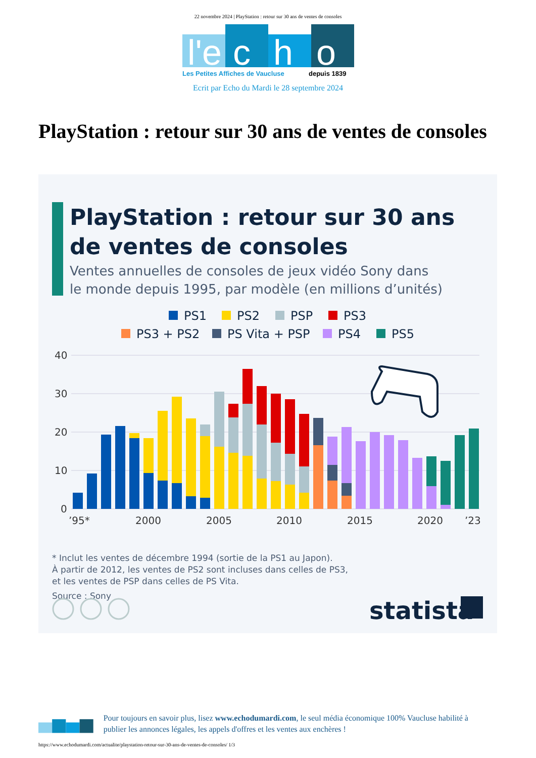22 novembre 2024 | PlayStation : retour sur 30 ans de ventes de consoles
l'e
c
h
o
Les Petites Affiches de Vaucluse
depuis 1839
Ecrit par Echo du Mardi le 28 septembre 2024
PlayStation : retour sur 30 ans de ventes de consoles
PlayStation : retour sur 30 ans
de ventes de consoles
Ventes annuelles de consoles de jeux vidéo Sony dans
le monde depuis 1995, par modèle (en millions d’unités)
PS1
PS2
PSP
PS3
PS3 + PS2
PS Vita + PSP
PS4
PS5
40
30
20
10
0
’95*
2000
2005
2010
2015
2020
’23
* Inclut les ventes de décembre 1994 (sortie de la PS1 au Japon).
À partir de 2012, les ventes de PS2 sont incluses dans celles de PS3,
et les ventes de PSP dans celles de PS Vita.
Source : Sony
statista
Pour toujours en savoir plus, lisez www.echodumardi.com, le seul média économique 100% Vaucluse habilité à publier les annonces légales, les appels d'offres et les ventes aux enchères !
https://www.echodumardi.com/actualite/playstation-retour-sur-30-ans-de-ventes-de-consoles/ 1/3